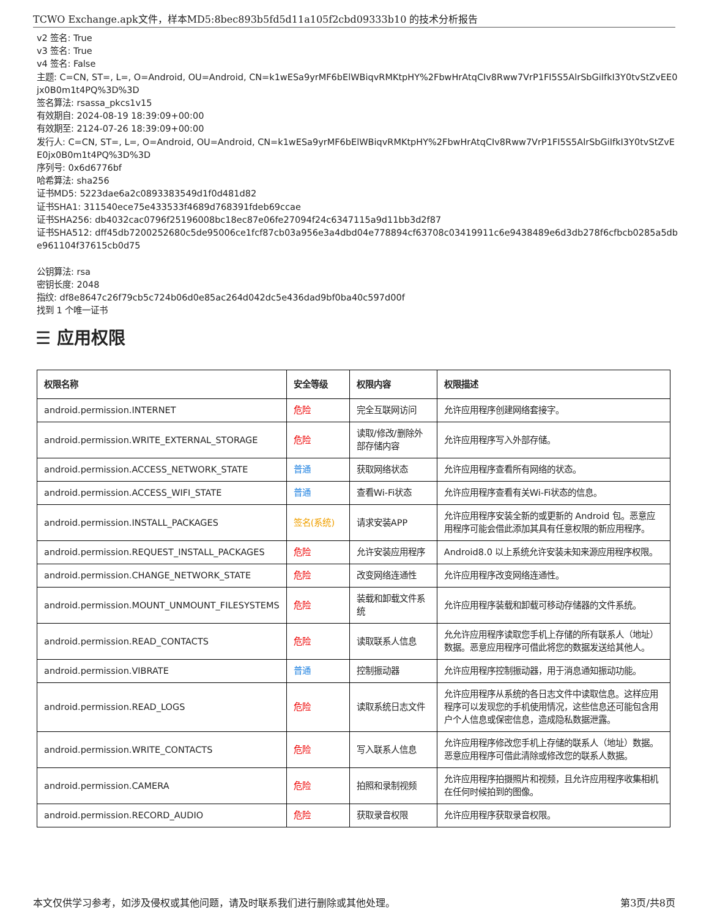TCWO Exchange.apk文件，样本MD5:8bec893b5fd5d11a105f2cbd09333b10 的技术分析报告
v2 签名: True
v3 签名: True
v4 签名: False
主题: C=CN, ST=, L=, O=Android, OU=Android, CN=k1wESa9yrMF6bElWBiqvRMKtpHY%2FbwHrAtqCIv8Rww7VrP1FI5S5AlrSbGiIfkI3Y0tvStZvEE0jx0B0m1t4PQ%3D%3D
签名算法: rsassa_pkcs1v15
有效期自: 2024-08-19 18:39:09+00:00
有效期至: 2124-07-26 18:39:09+00:00
发行人: C=CN, ST=, L=, O=Android, OU=Android, CN=k1wESa9yrMF6bElWBiqvRMKtpHY%2FbwHrAtqCIv8Rww7VrP1FI5S5AlrSbGiIfkI3Y0tvStZvEE0jx0B0m1t4PQ%3D%3D
序列号: 0x6d6776bf
哈希算法: sha256
证书MD5: 5223dae6a2c0893383549d1f0d481d82
证书SHA1: 311540ece75e433533f4689d768391fdeb69ccae
证书SHA256: db4032cac0796f25196008bc18ec87e06fe27094f24c6347115a9d11bb3d2f87
证书SHA512: dff45db7200252680c5de95006ce1fcf87cb03a956e3a4dbd04e778894cf63708c03419911c6e9438489e6d3db278f6cfbcb0285a5dbe961104f37615cb0d75
公钥算法: rsa
密钥长度: 2048
指纹: df8e8647c26f79cb5c724b06d0e85ac264d042dc5e436dad9bf0ba40c597d00f
找到 1 个唯一证书
☰ 应用权限
| 权限名称 | 安全等级 | 权限内容 | 权限描述 |
| --- | --- | --- | --- |
| android.permission.INTERNET | 危险 | 完全互联网访问 | 允许应用程序创建网络套接字。 |
| android.permission.WRITE_EXTERNAL_STORAGE | 危险 | 读取/修改/删除外部存储内容 | 允许应用程序写入外部存储。 |
| android.permission.ACCESS_NETWORK_STATE | 普通 | 获取网络状态 | 允许应用程序查看所有网络的状态。 |
| android.permission.ACCESS_WIFI_STATE | 普通 | 查看Wi-Fi状态 | 允许应用程序查看有关Wi-Fi状态的信息。 |
| android.permission.INSTALL_PACKAGES | 签名(系统) | 请求安装APP | 允许应用程序安装全新的或更新的 Android 包。恶意应用程序可能会借此添加其具有任意权限的新应用程序。 |
| android.permission.REQUEST_INSTALL_PACKAGES | 危险 | 允许安装应用程序 | Android8.0 以上系统允许安装未知来源应用程序权限。 |
| android.permission.CHANGE_NETWORK_STATE | 危险 | 改变网络连通性 | 允许应用程序改变网络连通性。 |
| android.permission.MOUNT_UNMOUNT_FILESYSTEMS | 危险 | 装载和卸载文件系统 | 允许应用程序装载和卸载可移动存储器的文件系统。 |
| android.permission.READ_CONTACTS | 危险 | 读取联系人信息 | 允允许应用程序读取您手机上存储的所有联系人（地址）数据。恶意应用程序可借此将您的数据发送给其他人。 |
| android.permission.VIBRATE | 普通 | 控制振动器 | 允许应用程序控制振动器，用于消息通知振动功能。 |
| android.permission.READ_LOGS | 危险 | 读取系统日志文件 | 允许应用程序从系统的各日志文件中读取信息。这样应用程序可以发现您的手机使用情况，这些信息还可能包含用户个人信息或保密信息，造成隐私数据泄露。 |
| android.permission.WRITE_CONTACTS | 危险 | 写入联系人信息 | 允许应用程序修改您手机上存储的联系人（地址）数据。恶意应用程序可借此清除或修改您的联系人数据。 |
| android.permission.CAMERA | 危险 | 拍照和录制视频 | 允许应用程序拍摄照片和视频，且允许应用程序收集相机在任何时候拍到的图像。 |
| android.permission.RECORD_AUDIO | 危险 | 获取录音权限 | 允许应用程序获取录音权限。 |
本文仅供学习参考，如涉及侵权或其他问题，请及时联系我们进行删除或其他处理。 第3页/共8页